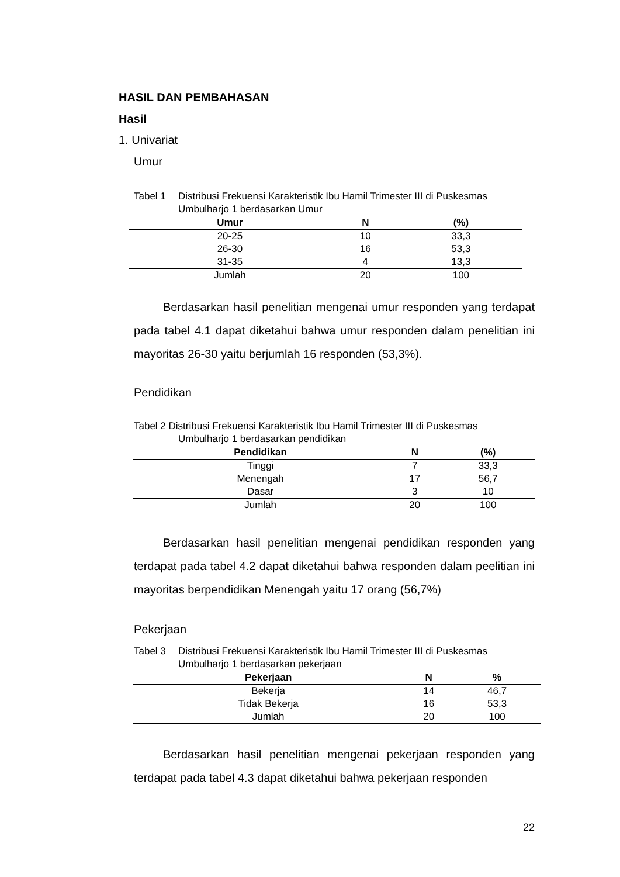HASIL DAN PEMBAHASAN
Hasil
1. Univariat
Umur
Tabel 1 Distribusi Frekuensi Karakteristik Ibu Hamil Trimester III di Puskesmas Umbulharjo 1 berdasarkan Umur
| Umur | N | (%) |
| --- | --- | --- |
| 20-25 | 10 | 33,3 |
| 26-30 | 16 | 53,3 |
| 31-35 | 4 | 13,3 |
| Jumlah | 20 | 100 |
Berdasarkan hasil penelitian mengenai umur responden yang terdapat pada tabel 4.1 dapat diketahui bahwa umur responden dalam penelitian ini mayoritas 26-30 yaitu berjumlah 16 responden (53,3%).
Pendidikan
Tabel 2 Distribusi Frekuensi Karakteristik Ibu Hamil Trimester III di Puskesmas Umbulharjo 1 berdasarkan pendidikan
| Pendidikan | N | (%) |
| --- | --- | --- |
| Tinggi | 7 | 33,3 |
| Menengah | 17 | 56,7 |
| Dasar | 3 | 10 |
| Jumlah | 20 | 100 |
Berdasarkan hasil penelitian mengenai pendidikan responden yang terdapat pada tabel 4.2 dapat diketahui bahwa responden dalam peelitian ini mayoritas berpendidikan Menengah yaitu 17 orang (56,7%)
Pekerjaan
Tabel 3 Distribusi Frekuensi Karakteristik Ibu Hamil Trimester III di Puskesmas Umbulharjo 1 berdasarkan pekerjaan
| Pekerjaan | N | % |
| --- | --- | --- |
| Bekerja | 14 | 46,7 |
| Tidak Bekerja | 16 | 53,3 |
| Jumlah | 20 | 100 |
Berdasarkan hasil penelitian mengenai pekerjaan responden yang terdapat pada tabel 4.3 dapat diketahui bahwa pekerjaan responden
22